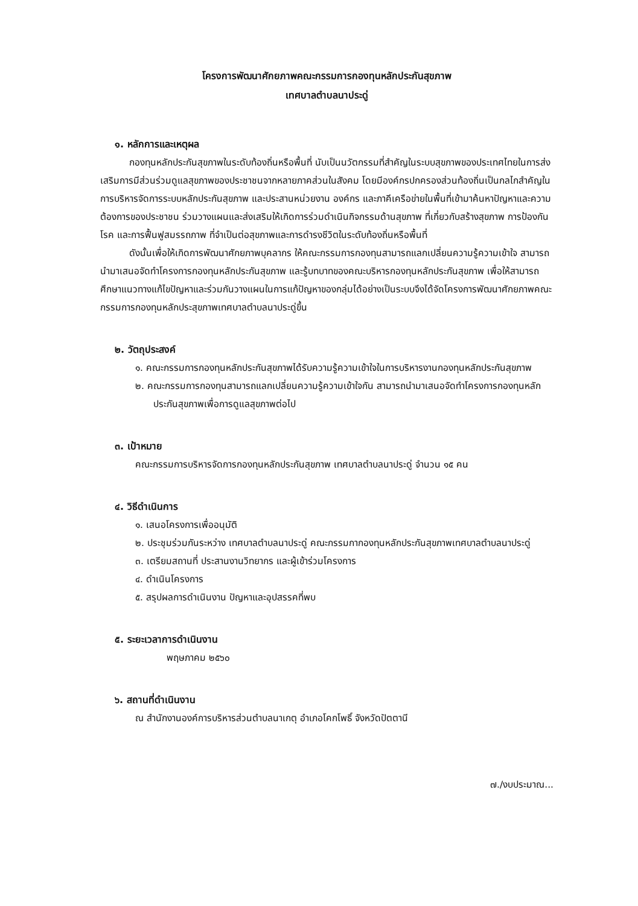โครงการพัฒนาศักยภาพคณะกรรมการกองทุนหลักประกันสุขภาพ
เทศบาลตำบลนาประดู่
๑. หลักการและเหตุผล
กองทุนหลักประกันสุขภาพในระดับท้องถิ่นหรือพื้นที่ นับเป็นนวัตกรรมที่สำคัญในระบบสุขภาพของประเทศไทยในการส่งเสริมการมีส่วนร่วมดูแลสุขภาพของประชาชนจากหลายภาคส่วนในสังคม โดยมีองค์กรปกครองส่วนท้องถิ่นเป็นกลไกสำคัญในการบริหารจัดการระบบหลักประกันสุขภาพ และประสานหน่วยงาน องค์กร และภาคีเครือข่ายในพื้นที่เข้ามาค้นหาปัญหาและความต้องการของประชาชน ร่วมวางแผนและส่งเสริมให้เกิดการร่วมดำเนินกิจกรรมด้านสุขภาพ ที่เกี่ยวกับสร้างสุขภาพ การป้องกันโรค และการฟื้นฟูสมรรถภาพ ที่จำเป็นต่อสุขภาพและการดำรงชีวิตในระดับท้องถิ่นหรือพื้นที่
ดังนั้นเพื่อให้เกิดการพัฒนาศักยภาพบุคลากร ให้คณะกรรมการกองทุนสามารถแลกเปลี่ยนความรู้ความเข้าใจ สามารถนำมาเสนอจัดทำโครงการกองทุนหลักประกันสุขภาพ และรู้บทบาทของคณะบริหารกองทุนหลักประกันสุขภาพ เพื่อให้สามารถศึกษาแนวทางแก้ไขปัญหาและร่วมกันวางแผนในการแก้ปัญหาของกลุ่มได้อย่างเป็นระบบจึงได้จัดโครงการพัฒนาศักยภาพคณะกรรมการกองทุนหลักประสุขภาพเทศบาลตำบลนาประดู่ขึ้น
๒. วัตถุประสงค์
๑. คณะกรรมการกองทุนหลักประกันสุขภาพได้รับความรู้ความเข้าใจในการบริหารงานกองทุนหลักประกันสุขภาพ
๒. คณะกรรมการกองทุนสามารถแลกเปลี่ยนความรู้ความเข้าใจกัน สามารถนำมาเสนอจัดทำโครงการกองทุนหลักประกันสุขภาพเพื่อการดูแลสุขภาพต่อไป
๓. เป้าหมาย
คณะกรรมการบริหารจัดการกองทุนหลักประกันสุขภาพ เทศบาลตำบลนาประดู่ จำนวน ๑๕ คน
๔. วิธีดำเนินการ
๑. เสนอโครงการเพื่ออนุมัติ
๒. ประชุมร่วมกันระหว่าง เทศบาลตำบลนาประดู่ คณะกรรมกากองทุนหลักประกันสุขภาพเทศบาลตำบลนาประดู่
๓. เตรียมสถานที่ ประสานงานวิทยากร และผู้เข้าร่วมโครงการ
๔. ดำเนินโครงการ
๕. สรุปผลการดำเนินงาน ปัญหาและอุปสรรคที่พบ
๕. ระยะเวลาการดำเนินงาน
พฤษภาคม ๒๕๖๐
๖. สถานที่ดำเนินงาน
ณ สำนักงานองค์การบริหารส่วนตำบลนาเกตุ อำเภอโคกโพธิ์ จังหวัดปัตตานี
๗./งบประมาณ...